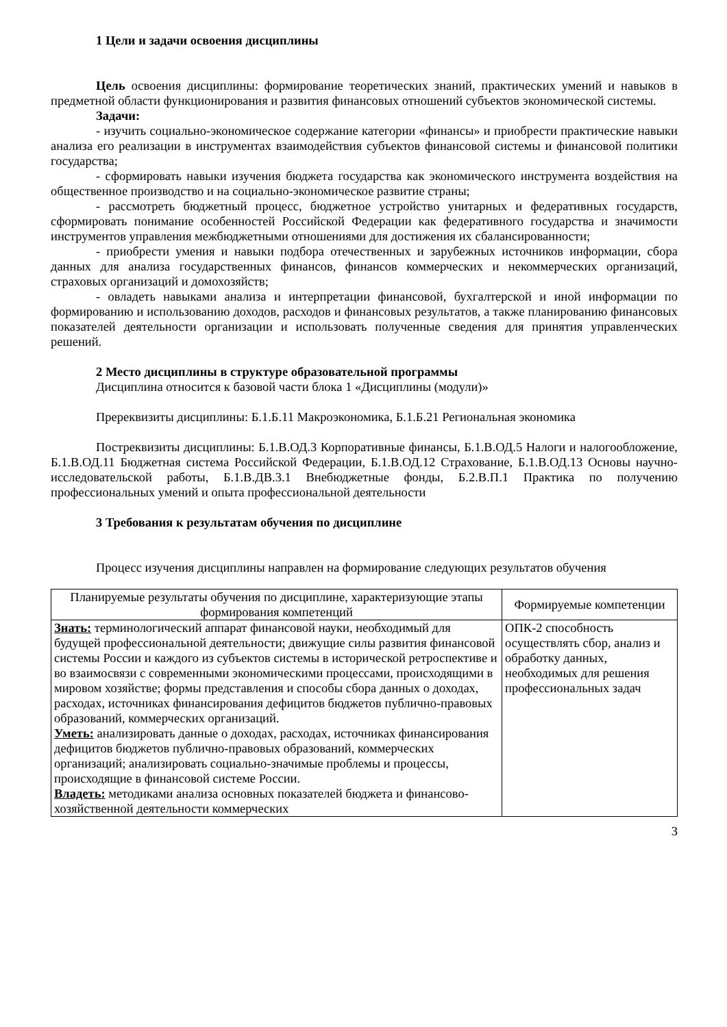1 Цели и задачи освоения дисциплины
Цель освоения дисциплины: формирование теоретических знаний, практических умений и навыков в предметной области функционирования и развития финансовых отношений субъектов экономической системы.
Задачи:
- изучить социально-экономическое содержание категории «финансы» и приобрести практические навыки анализа его реализации в инструментах взаимодействия субъектов финансовой системы и финансовой политики государства;
- сформировать навыки изучения бюджета государства как экономического инструмента воздействия на общественное производство и на социально-экономическое развитие страны;
- рассмотреть бюджетный процесс, бюджетное устройство унитарных и федеративных государств, сформировать понимание особенностей Российской Федерации как федеративного государства и значимости инструментов управления межбюджетными отношениями для достижения их сбалансированности;
- приобрести умения и навыки подбора отечественных и зарубежных источников информации, сбора данных для анализа государственных финансов, финансов коммерческих и некоммерческих организаций, страховых организаций и домохозяйств;
- овладеть навыками анализа и интерпретации финансовой, бухгалтерской и иной информации по формированию и использованию доходов, расходов и финансовых результатов, а также планированию финансовых показателей деятельности организации и использовать полученные сведения для принятия управленческих решений.
2 Место дисциплины в структуре образовательной программы
Дисциплина относится к базовой части блока 1 «Дисциплины (модули)»
Пререквизиты дисциплины: Б.1.Б.11 Макроэкономика, Б.1.Б.21 Региональная экономика
Постреквизиты дисциплины: Б.1.В.ОД.3 Корпоративные финансы, Б.1.В.ОД.5 Налоги и налогообложение, Б.1.В.ОД.11 Бюджетная система Российской Федерации, Б.1.В.ОД.12 Страхование, Б.1.В.ОД.13 Основы научно-исследовательской работы, Б.1.В.ДВ.3.1 Внебюджетные фонды, Б.2.В.П.1 Практика по получению профессиональных умений и опыта профессиональной деятельности
3 Требования к результатам обучения по дисциплине
Процесс изучения дисциплины направлен на формирование следующих результатов обучения
| Планируемые результаты обучения по дисциплине, характеризующие этапы формирования компетенций | Формируемые компетенции |
| --- | --- |
| Знать: терминологический аппарат финансовой науки, необходимый для будущей профессиональной деятельности; движущие силы развития финансовой системы России и каждого из субъектов системы в исторической ретроспективе и во взаимосвязи с современными экономическими процессами, происходящими в мировом хозяйстве; формы представления и способы сбора данных о доходах, расходах, источниках финансирования дефицитов бюджетов публично-правовых образований, коммерческих организаций. Уметь: анализировать данные о доходах, расходах, источниках финансирования дефицитов бюджетов публично-правовых образований, коммерческих организаций; анализировать социально-значимые проблемы и процессы, происходящие в финансовой системе России. Владеть: методиками анализа основных показателей бюджета и финансово-хозяйственной деятельности коммерческих | ОПК-2 способность осуществлять сбор, анализ и обработку данных, необходимых для решения профессиональных задач |
3